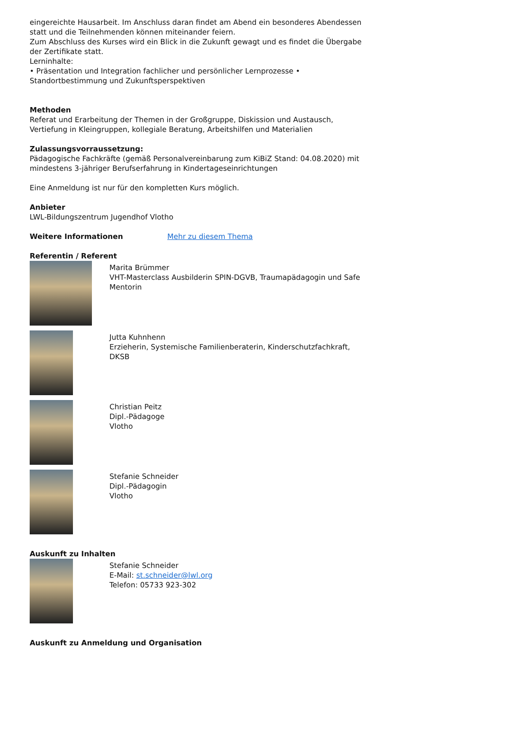eingereichte Hausarbeit. Im Anschluss daran findet am Abend ein besonderes Abendessen statt und die Teilnehmenden können miteinander feiern.
Zum Abschluss des Kurses wird ein Blick in die Zukunft gewagt und es findet die Übergabe der Zertifikate statt.
Lerninhalte:
• Präsentation und Integration fachlicher und persönlicher Lernprozesse • Standortbestimmung und Zukunftsperspektiven
Methoden
Referat und Erarbeitung der Themen in der Großgruppe, Diskission und Austausch, Vertiefung in Kleingruppen, kollegiale Beratung, Arbeitshilfen und Materialien
Zulassungsvorraussetzung:
Pädagogische Fachkräfte (gemäß Personalvereinbarung zum KiBiZ Stand: 04.08.2020) mit mindestens 3-jähriger Berufserfahrung in Kindertageseinrichtungen
Eine Anmeldung ist nur für den kompletten Kurs möglich.
Anbieter
LWL-Bildungszentrum Jugendhof Vlotho
Weitere Informationen Mehr zu diesem Thema
Referentin / Referent
Marita Brümmer
VHT-Masterclass Ausbilderin SPIN-DGVB, Traumapädagogin und Safe Mentorin
Jutta Kuhnhenn
Erzieherin, Systemische Familienberaterin, Kinderschutzfachkraft, DKSB
Christian Peitz
Dipl.-Pädagoge
Vlotho
Stefanie Schneider
Dipl.-Pädagogin
Vlotho
Auskunft zu Inhalten
Stefanie Schneider
E-Mail: st.schneider@lwl.org
Telefon: 05733 923-302
Auskunft zu Anmeldung und Organisation